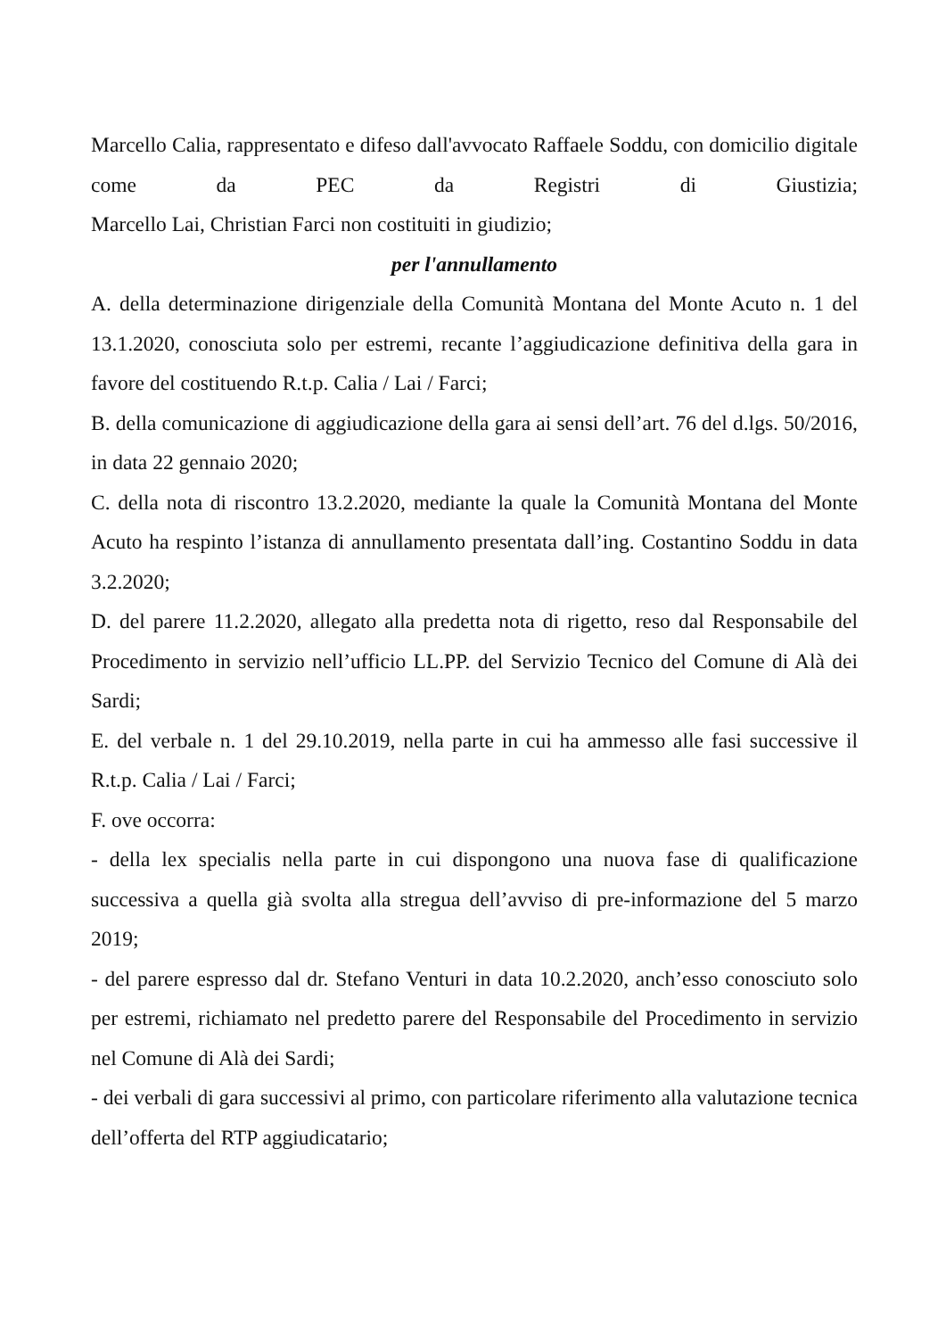Marcello Calia, rappresentato e difeso dall'avvocato Raffaele Soddu, con domicilio digitale come da PEC da Registri di Giustizia;
Marcello Lai, Christian Farci non costituiti in giudizio;
per l'annullamento
A. della determinazione dirigenziale della Comunità Montana del Monte Acuto n. 1 del 13.1.2020, conosciuta solo per estremi, recante l’aggiudicazione definitiva della gara in favore del costituendo R.t.p. Calia / Lai / Farci;
B. della comunicazione di aggiudicazione della gara ai sensi dell’art. 76 del d.lgs. 50/2016, in data 22 gennaio 2020;
C. della nota di riscontro 13.2.2020, mediante la quale la Comunità Montana del Monte Acuto ha respinto l’istanza di annullamento presentata dall’ing. Costantino Soddu in data 3.2.2020;
D. del parere 11.2.2020, allegato alla predetta nota di rigetto, reso dal Responsabile del Procedimento in servizio nell’ufficio LL.PP. del Servizio Tecnico del Comune di Alà dei Sardi;
E. del verbale n. 1 del 29.10.2019, nella parte in cui ha ammesso alle fasi successive il R.t.p. Calia / Lai / Farci;
F. ove occorra:
- della lex specialis nella parte in cui dispongono una nuova fase di qualificazione successiva a quella già svolta alla stregua dell’avviso di pre-informazione del 5 marzo 2019;
- del parere espresso dal dr. Stefano Venturi in data 10.2.2020, anch’esso conosciuto solo per estremi, richiamato nel predetto parere del Responsabile del Procedimento in servizio nel Comune di Alà dei Sardi;
- dei verbali di gara successivi al primo, con particolare riferimento alla valutazione tecnica dell’offerta del RTP aggiudicatario;